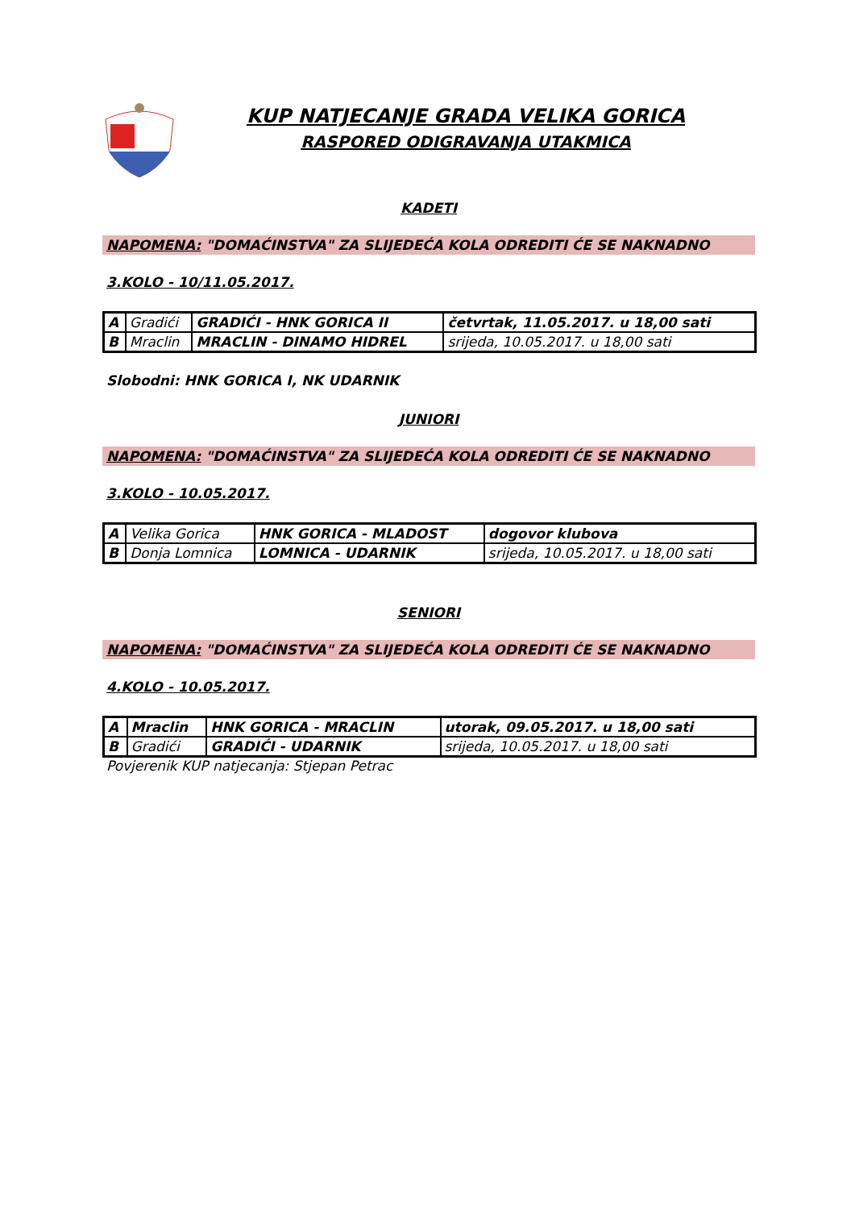KUP NATJECANJE GRADA VELIKA GORICA
RASPORED ODIGRAVANJA UTAKMICA
KADETI
NAPOMENA: "DOMAĆINSTVA" ZA SLIJEDEĆA KOLA ODREDITI ĆE SE NAKNADNO
3.KOLO - 10/11.05.2017.
| A | Gradići | GRADIĆI - HNK GORICA II | četvrtak, 11.05.2017. u 18,00 sati |
| B | Mraclin | MRACLIN - DINAMO HIDREL | srijeda, 10.05.2017. u 18,00 sati |
Slobodni: HNK GORICA I, NK UDARNIK
JUNIORI
NAPOMENA: "DOMAĆINSTVA" ZA SLIJEDEĆA KOLA ODREDITI ĆE SE NAKNADNO
3.KOLO - 10.05.2017.
| A | Velika Gorica | HNK GORICA - MLADOST | dogovor klubova |
| B | Donja Lomnica | LOMNICA - UDARNIK | srijeda, 10.05.2017. u 18,00 sati |
SENIORI
NAPOMENA: "DOMAĆINSTVA" ZA SLIJEDEĆA KOLA ODREDITI ĆE SE NAKNADNO
4.KOLO - 10.05.2017.
| A | Mraclin | HNK GORICA - MRACLIN | utorak, 09.05.2017. u 18,00 sati |
| B | Gradići | GRADIĆI - UDARNIK | srijeda, 10.05.2017. u 18,00 sati |
Povjerenik KUP natjecanja: Stjepan Petrac